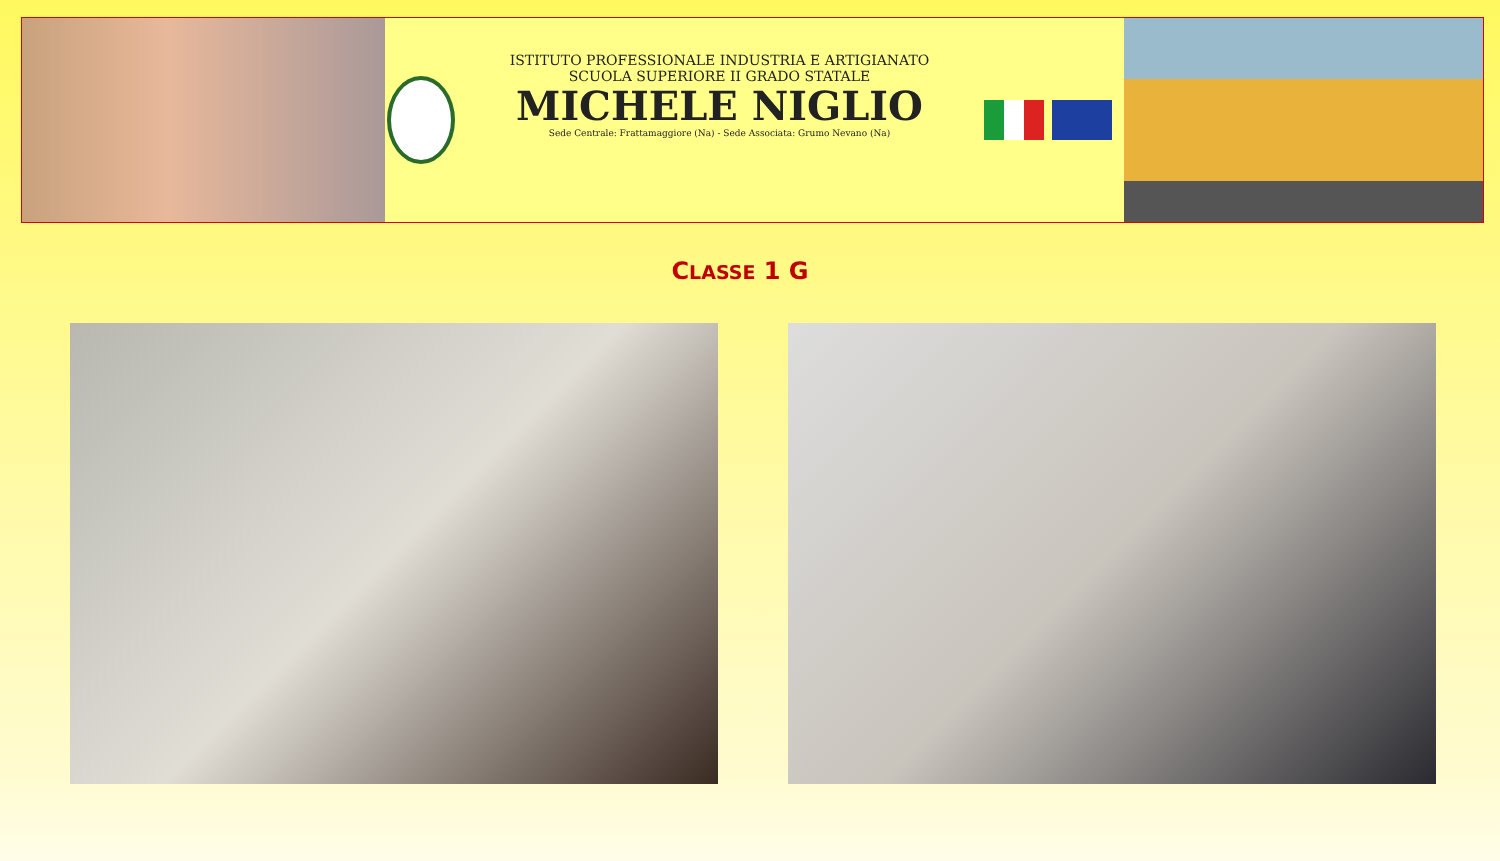ISTITUTO PROFESSIONALE INDUSTRIA E ARTIGIANATO
SCUOLA SUPERIORE II GRADO STATALE
MICHELE NIGLIO
Sede Centrale: Frattamaggiore (Na) - Sede Associata: Grumo Nevano (Na)
CLASSE 1 G